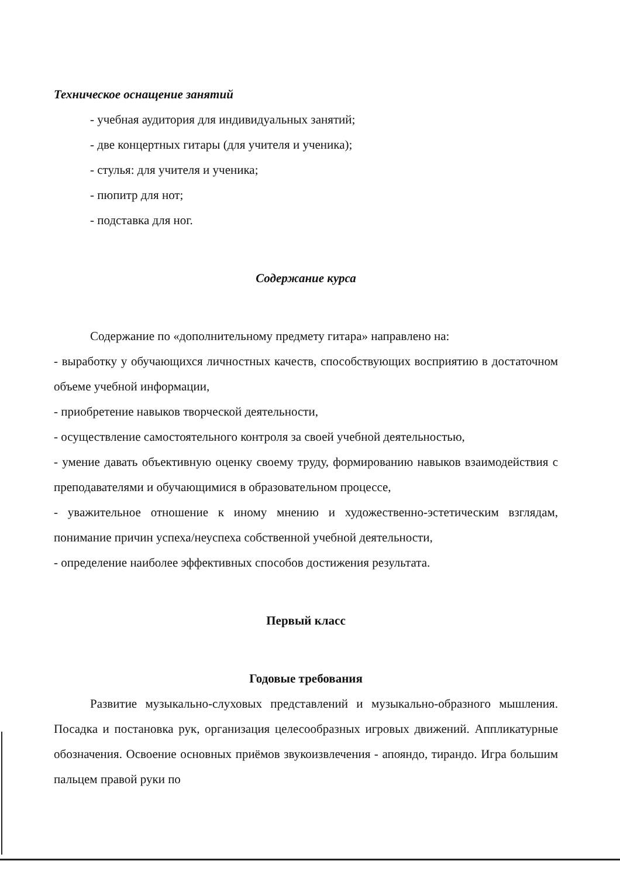Техническое оснащение занятий
- учебная аудитория для индивидуальных занятий;
- две концертных гитары (для учителя и ученика);
- стулья: для учителя и ученика;
- пюпитр для нот;
- подставка для ног.
Содержание курса
Содержание по «дополнительному предмету гитара» направлено на:
- выработку у обучающихся личностных качеств, способствующих восприятию в достаточном объеме учебной информации,
- приобретение навыков творческой деятельности,
- осуществление самостоятельного контроля за своей учебной деятельностью,
- умение давать объективную оценку своему труду, формированию навыков взаимодействия с преподавателями и обучающимися в образовательном процессе,
- уважительное отношение к иному мнению и художественно-эстетическим взглядам, понимание причин успеха/неуспеха собственной учебной деятельности,
- определение наиболее эффективных способов достижения результата.
Первый класс
Годовые требования
Развитие музыкально-слуховых представлений и музыкально-образного мышления. Посадка и постановка рук, организация целесообразных игровых движений. Аппликатурные обозначения. Освоение основных приёмов звукоизвлечения - апояндо, тирандо. Игра большим пальцем правой руки по